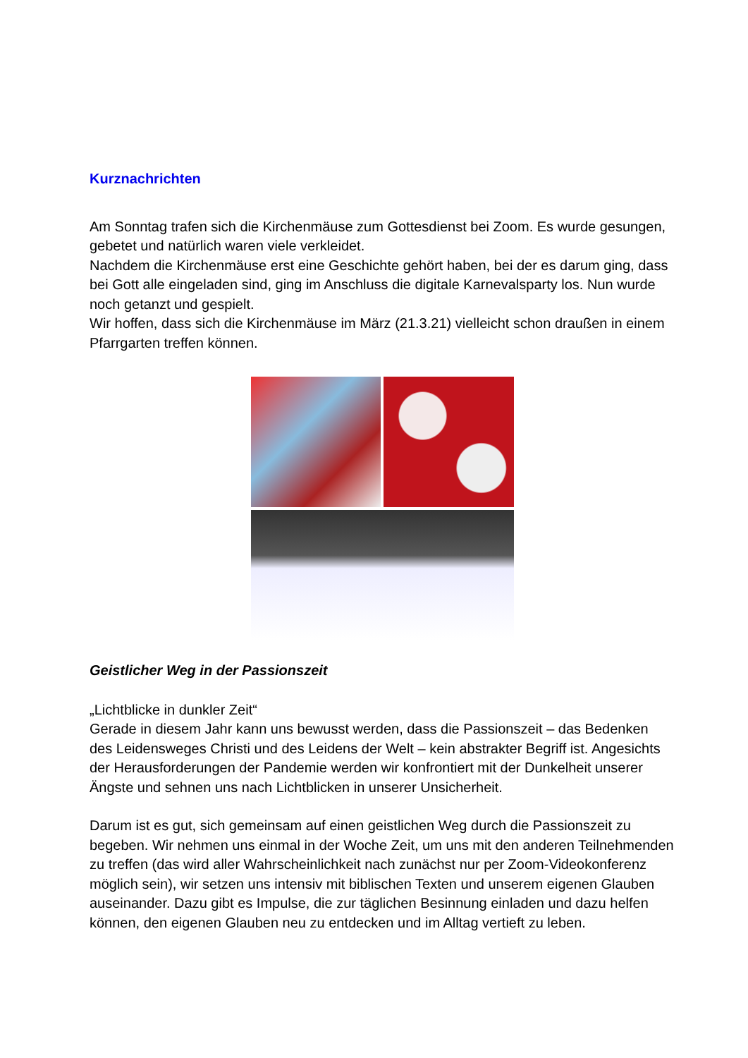Kurznachrichten
Am Sonntag trafen sich die Kirchenmäuse zum Gottesdienst bei Zoom. Es wurde gesungen, gebetet und natürlich waren viele verkleidet.
Nachdem die Kirchenmäuse erst eine Geschichte gehört haben, bei der es darum ging, dass bei Gott alle eingeladen sind, ging im Anschluss die digitale Karnevalsparty los. Nun wurde noch getanzt und gespielt.
Wir hoffen, dass sich die Kirchenmäuse im März (21.3.21) vielleicht schon draußen in einem Pfarrgarten treffen können.
Geistlicher Weg in der Passionszeit
„Lichtblicke in dunkler Zeit“
Gerade in diesem Jahr kann uns bewusst werden, dass die Passionszeit – das Bedenken des Leidensweges Christi und des Leidens der Welt – kein abstrakter Begriff ist. Angesichts der Herausforderungen der Pandemie werden wir konfrontiert mit der Dunkelheit unserer Ängste und sehnen uns nach Lichtblicken in unserer Unsicherheit.
Darum ist es gut, sich gemeinsam auf einen geistlichen Weg durch die Passionszeit zu begeben. Wir nehmen uns einmal in der Woche Zeit, um uns mit den anderen Teilnehmenden zu treffen (das wird aller Wahrscheinlichkeit nach zunächst nur per Zoom-Videokonferenz möglich sein), wir setzen uns intensiv mit biblischen Texten und unserem eigenen Glauben auseinander. Dazu gibt es Impulse, die zur täglichen Besinnung einladen und dazu helfen können, den eigenen Glauben neu zu entdecken und im Alltag vertieft zu leben.